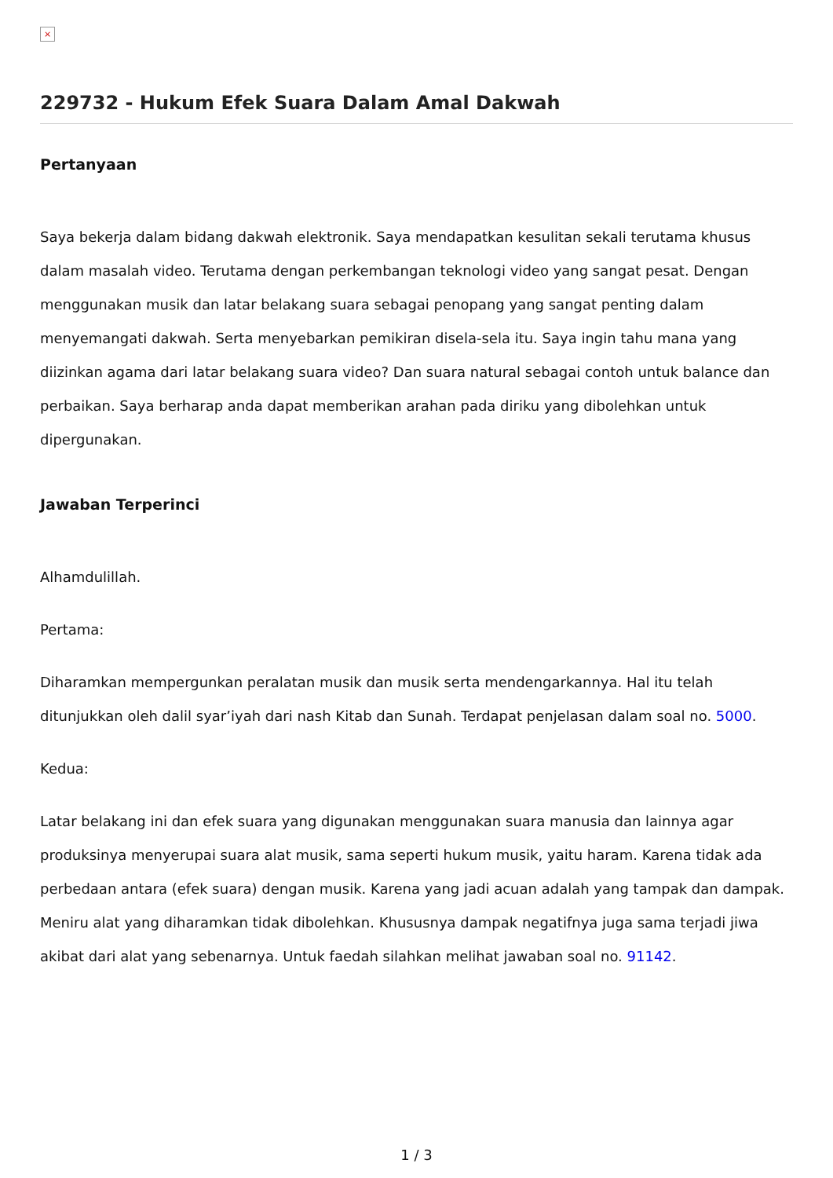×
229732 - Hukum Efek Suara Dalam Amal Dakwah
Pertanyaan
Saya bekerja dalam bidang dakwah elektronik. Saya mendapatkan kesulitan sekali terutama khusus dalam masalah video. Terutama dengan perkembangan teknologi video yang sangat pesat. Dengan menggunakan musik dan latar belakang suara sebagai penopang yang sangat penting dalam menyemangati dakwah. Serta menyebarkan pemikiran disela-sela itu. Saya ingin tahu mana yang diizinkan agama dari latar belakang suara video? Dan suara natural sebagai contoh untuk balance dan perbaikan. Saya berharap anda dapat memberikan arahan pada diriku yang dibolehkan untuk dipergunakan.
Jawaban Terperinci
Alhamdulillah.
Pertama:
Diharamkan mempergunkan peralatan musik dan musik serta mendengarkannya. Hal itu telah ditunjukkan oleh dalil syar’iyah dari nash Kitab dan Sunah. Terdapat penjelasan dalam soal no. 5000.
Kedua:
Latar belakang ini dan efek suara yang digunakan menggunakan suara manusia dan lainnya agar produksinya menyerupai suara alat musik, sama seperti hukum musik, yaitu haram. Karena tidak ada perbedaan antara (efek suara) dengan musik. Karena yang jadi acuan adalah yang tampak dan dampak. Meniru alat yang diharamkan tidak dibolehkan. Khususnya dampak negatifnya juga sama terjadi jiwa akibat dari alat yang sebenarnya. Untuk faedah silahkan melihat jawaban soal no. 91142.
1 / 3